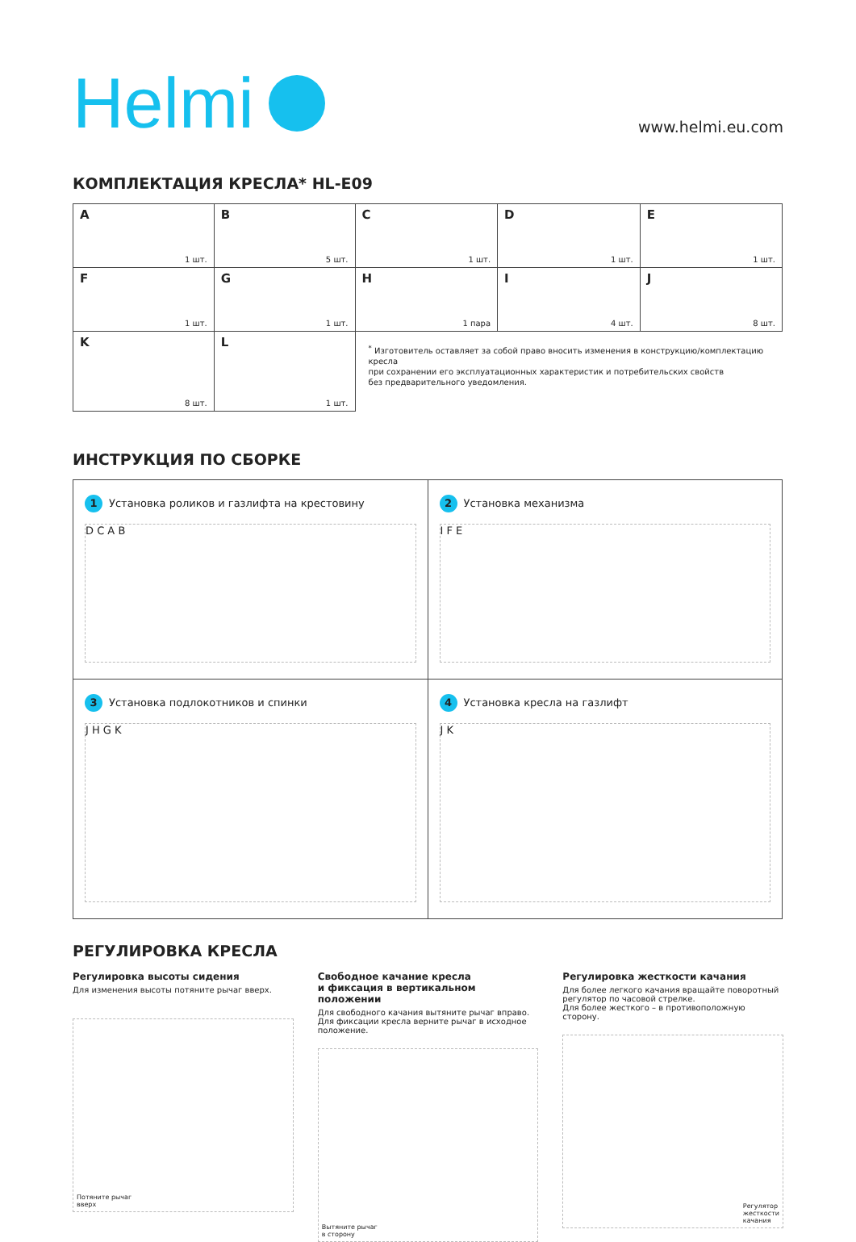Helmi
www.helmi.eu.com
КОМПЛЕКТАЦИЯ КРЕСЛА* HL-E09
| A 1 шт. | B 5 шт. | C 1 шт. | D 1 шт. | E 1 шт. |
| F 1 шт. | G 1 шт. | H 1 пара | I 4 шт. | J 8 шт. |
| K 8 шт. | L 1 шт. | <sup>*</sup> Изготовитель оставляет за собой право вносить изменения в конструкцию/комплектацию кресла при сохранении его эксплуатационных характеристик и потребительских свойств без предварительного уведомления. | | |
ИНСТРУКЦИЯ ПО СБОРКЕ
| 1 Установка роликов и газлифта на крестовину D C A B | 2 Установка механизма I F E |
| 3 Установка подлокотников и спинки J H G K | 4 Установка кресла на газлифт J K |
РЕГУЛИРОВКА КРЕСЛА
Регулировка высоты сидения
Для изменения высоты потяните рычаг вверх.
Потяните рычаг
вверх
Свободное качание кресла
и фиксация в вертикальном положении
Для свободного качания вытяните рычаг вправо.
Для фиксации кресла верните рычаг в исходное положение.
Вытяните рычаг
в сторону
Регулировка жесткости качания
Для более легкого качания вращайте поворотный регулятор по часовой стрелке.
Для более жесткого – в противоположную сторону.
Регулятор
жесткости
качания